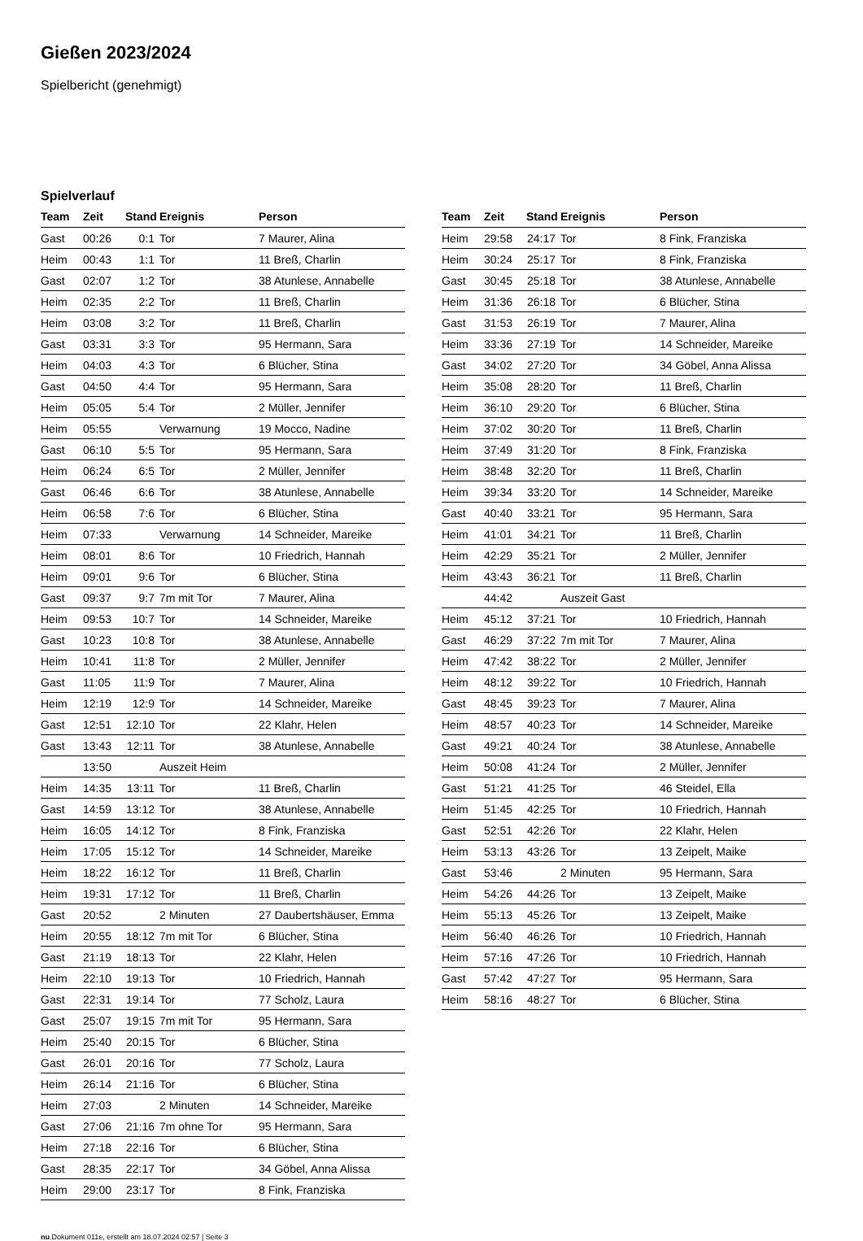Gießen 2023/2024
Spielbericht (genehmigt)
Spielverlauf
| Team | Zeit | Stand | Ereignis | Person |
| --- | --- | --- | --- | --- |
| Gast | 00:26 | 0:1 | Tor | 7 Maurer, Alina |
| Heim | 00:43 | 1:1 | Tor | 11 Breß, Charlin |
| Gast | 02:07 | 1:2 | Tor | 38 Atunlese, Annabelle |
| Heim | 02:35 | 2:2 | Tor | 11 Breß, Charlin |
| Heim | 03:08 | 3:2 | Tor | 11 Breß, Charlin |
| Gast | 03:31 | 3:3 | Tor | 95 Hermann, Sara |
| Heim | 04:03 | 4:3 | Tor | 6 Blücher, Stina |
| Gast | 04:50 | 4:4 | Tor | 95 Hermann, Sara |
| Heim | 05:05 | 5:4 | Tor | 2 Müller, Jennifer |
| Heim | 05:55 | | Verwarnung | 19 Mocco, Nadine |
| Gast | 06:10 | 5:5 | Tor | 95 Hermann, Sara |
| Heim | 06:24 | 6:5 | Tor | 2 Müller, Jennifer |
| Gast | 06:46 | 6:6 | Tor | 38 Atunlese, Annabelle |
| Heim | 06:58 | 7:6 | Tor | 6 Blücher, Stina |
| Heim | 07:33 | | Verwarnung | 14 Schneider, Mareike |
| Heim | 08:01 | 8:6 | Tor | 10 Friedrich, Hannah |
| Heim | 09:01 | 9:6 | Tor | 6 Blücher, Stina |
| Gast | 09:37 | 9:7 | 7m mit Tor | 7 Maurer, Alina |
| Heim | 09:53 | 10:7 | Tor | 14 Schneider, Mareike |
| Gast | 10:23 | 10:8 | Tor | 38 Atunlese, Annabelle |
| Heim | 10:41 | 11:8 | Tor | 2 Müller, Jennifer |
| Gast | 11:05 | 11:9 | Tor | 7 Maurer, Alina |
| Heim | 12:19 | 12:9 | Tor | 14 Schneider, Mareike |
| Gast | 12:51 | 12:10 | Tor | 22 Klahr, Helen |
| Gast | 13:43 | 12:11 | Tor | 38 Atunlese, Annabelle |
| | 13:50 | | Auszeit Heim | |
| Heim | 14:35 | 13:11 | Tor | 11 Breß, Charlin |
| Gast | 14:59 | 13:12 | Tor | 38 Atunlese, Annabelle |
| Heim | 16:05 | 14:12 | Tor | 8 Fink, Franziska |
| Heim | 17:05 | 15:12 | Tor | 14 Schneider, Mareike |
| Heim | 18:22 | 16:12 | Tor | 11 Breß, Charlin |
| Heim | 19:31 | 17:12 | Tor | 11 Breß, Charlin |
| Gast | 20:52 | | 2 Minuten | 27 Daubertshäuser, Emma |
| Heim | 20:55 | 18:12 | 7m mit Tor | 6 Blücher, Stina |
| Gast | 21:19 | 18:13 | Tor | 22 Klahr, Helen |
| Heim | 22:10 | 19:13 | Tor | 10 Friedrich, Hannah |
| Gast | 22:31 | 19:14 | Tor | 77 Scholz, Laura |
| Gast | 25:07 | 19:15 | 7m mit Tor | 95 Hermann, Sara |
| Heim | 25:40 | 20:15 | Tor | 6 Blücher, Stina |
| Gast | 26:01 | 20:16 | Tor | 77 Scholz, Laura |
| Heim | 26:14 | 21:16 | Tor | 6 Blücher, Stina |
| Heim | 27:03 | | 2 Minuten | 14 Schneider, Mareike |
| Gast | 27:06 | 21:16 | 7m ohne Tor | 95 Hermann, Sara |
| Heim | 27:18 | 22:16 | Tor | 6 Blücher, Stina |
| Gast | 28:35 | 22:17 | Tor | 34 Göbel, Anna Alissa |
| Heim | 29:00 | 23:17 | Tor | 8 Fink, Franziska |
| Team | Zeit | Stand | Ereignis | Person |
| --- | --- | --- | --- | --- |
| Heim | 29:58 | 24:17 | Tor | 8 Fink, Franziska |
| Heim | 30:24 | 25:17 | Tor | 8 Fink, Franziska |
| Gast | 30:45 | 25:18 | Tor | 38 Atunlese, Annabelle |
| Heim | 31:36 | 26:18 | Tor | 6 Blücher, Stina |
| Gast | 31:53 | 26:19 | Tor | 7 Maurer, Alina |
| Heim | 33:36 | 27:19 | Tor | 14 Schneider, Mareike |
| Gast | 34:02 | 27:20 | Tor | 34 Göbel, Anna Alissa |
| Heim | 35:08 | 28:20 | Tor | 11 Breß, Charlin |
| Heim | 36:10 | 29:20 | Tor | 6 Blücher, Stina |
| Heim | 37:02 | 30:20 | Tor | 11 Breß, Charlin |
| Heim | 37:49 | 31:20 | Tor | 8 Fink, Franziska |
| Heim | 38:48 | 32:20 | Tor | 11 Breß, Charlin |
| Heim | 39:34 | 33:20 | Tor | 14 Schneider, Mareike |
| Gast | 40:40 | 33:21 | Tor | 95 Hermann, Sara |
| Heim | 41:01 | 34:21 | Tor | 11 Breß, Charlin |
| Heim | 42:29 | 35:21 | Tor | 2 Müller, Jennifer |
| Heim | 43:43 | 36:21 | Tor | 11 Breß, Charlin |
| | 44:42 | | Auszeit Gast | |
| Heim | 45:12 | 37:21 | Tor | 10 Friedrich, Hannah |
| Gast | 46:29 | 37:22 | 7m mit Tor | 7 Maurer, Alina |
| Heim | 47:42 | 38:22 | Tor | 2 Müller, Jennifer |
| Heim | 48:12 | 39:22 | Tor | 10 Friedrich, Hannah |
| Gast | 48:45 | 39:23 | Tor | 7 Maurer, Alina |
| Heim | 48:57 | 40:23 | Tor | 14 Schneider, Mareike |
| Gast | 49:21 | 40:24 | Tor | 38 Atunlese, Annabelle |
| Heim | 50:08 | 41:24 | Tor | 2 Müller, Jennifer |
| Gast | 51:21 | 41:25 | Tor | 46 Steidel, Ella |
| Heim | 51:45 | 42:25 | Tor | 10 Friedrich, Hannah |
| Gast | 52:51 | 42:26 | Tor | 22 Klahr, Helen |
| Heim | 53:13 | 43:26 | Tor | 13 Zeipelt, Maike |
| Gast | 53:46 | | 2 Minuten | 95 Hermann, Sara |
| Heim | 54:26 | 44:26 | Tor | 13 Zeipelt, Maike |
| Heim | 55:13 | 45:26 | Tor | 13 Zeipelt, Maike |
| Heim | 56:40 | 46:26 | Tor | 10 Friedrich, Hannah |
| Heim | 57:16 | 47:26 | Tor | 10 Friedrich, Hannah |
| Gast | 57:42 | 47:27 | Tor | 95 Hermann, Sara |
| Heim | 58:16 | 48:27 | Tor | 6 Blücher, Stina |
nu.Dokument 011e, erstellt am 18.07.2024 02:57 | Seite 3